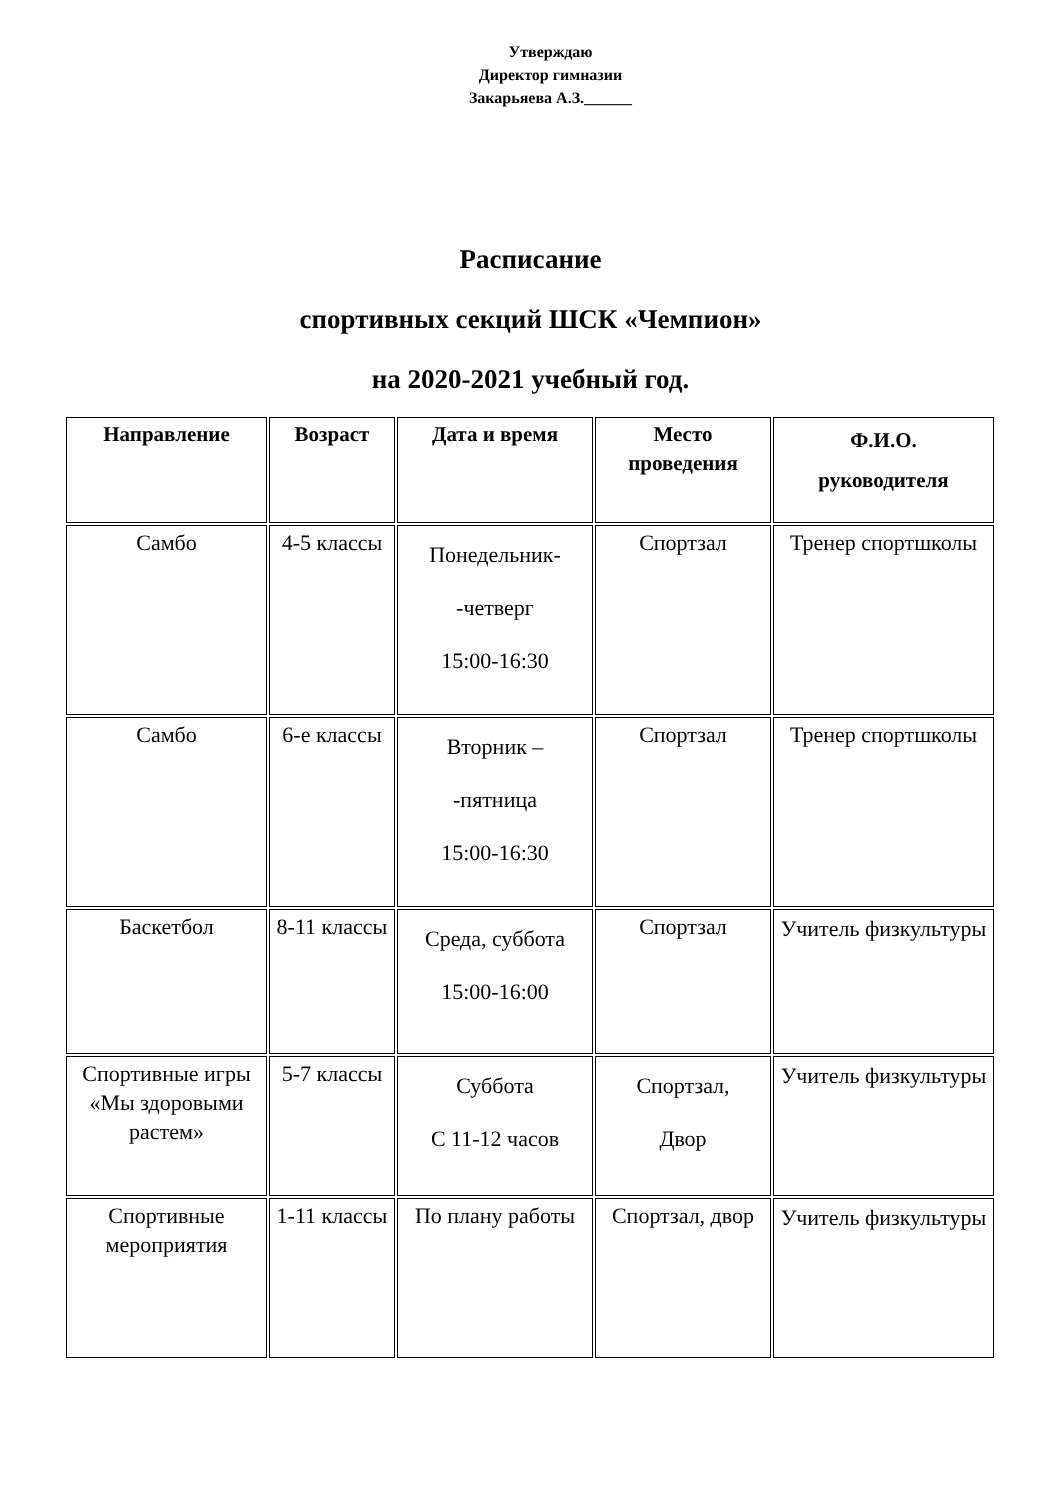Утверждаю
Директор гимназии
Закарьяева А.З.______
Расписание
спортивных секций ШСК «Чемпион»
на 2020-2021 учебный год.
| Направление | Возраст | Дата и время | Место проведения | Ф.И.О. руководителя |
| --- | --- | --- | --- | --- |
| Самбо | 4-5 классы | Понедельник- -четверг 15:00-16:30 | Спортзал | Тренер спортшколы |
| Самбо | 6-е классы | Вторник – -пятница 15:00-16:30 | Спортзал | Тренер спортшколы |
| Баскетбол | 8-11 классы | Среда, суббота 15:00-16:00 | Спортзал | Учитель физкультуры |
| Спортивные игры «Мы здоровыми растем» | 5-7 классы | Суббота С 11-12 часов | Спортзал, Двор | Учитель физкультуры |
| Спортивные мероприятия | 1-11 классы | По плану работы | Спортзал, двор | Учитель физкультуры |